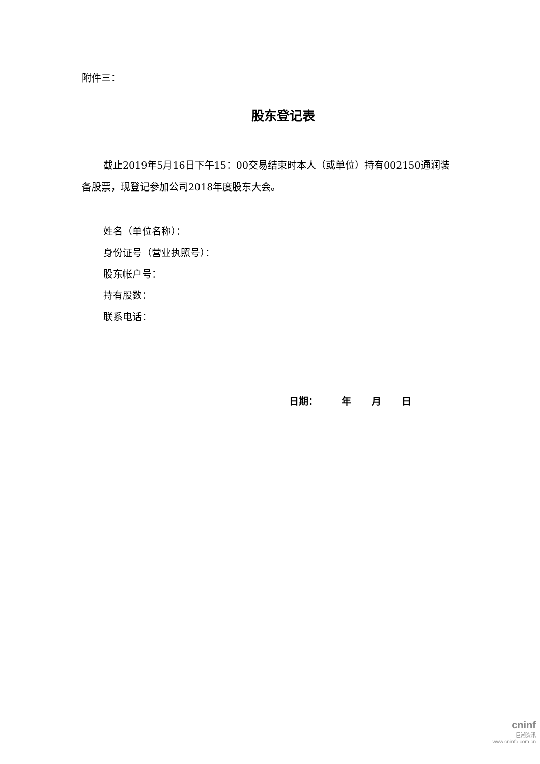附件三：
股东登记表
截止2019年5月16日下午15：00交易结束时本人（或单位）持有002150通润装备股票，现登记参加公司2018年度股东大会。
姓名（单位名称）：
身份证号（营业执照号）：
股东帐户号：
持有股数：
联系电话：
日期： 年 月 日
cninf
巨潮资讯
www.cninfo.com.cn